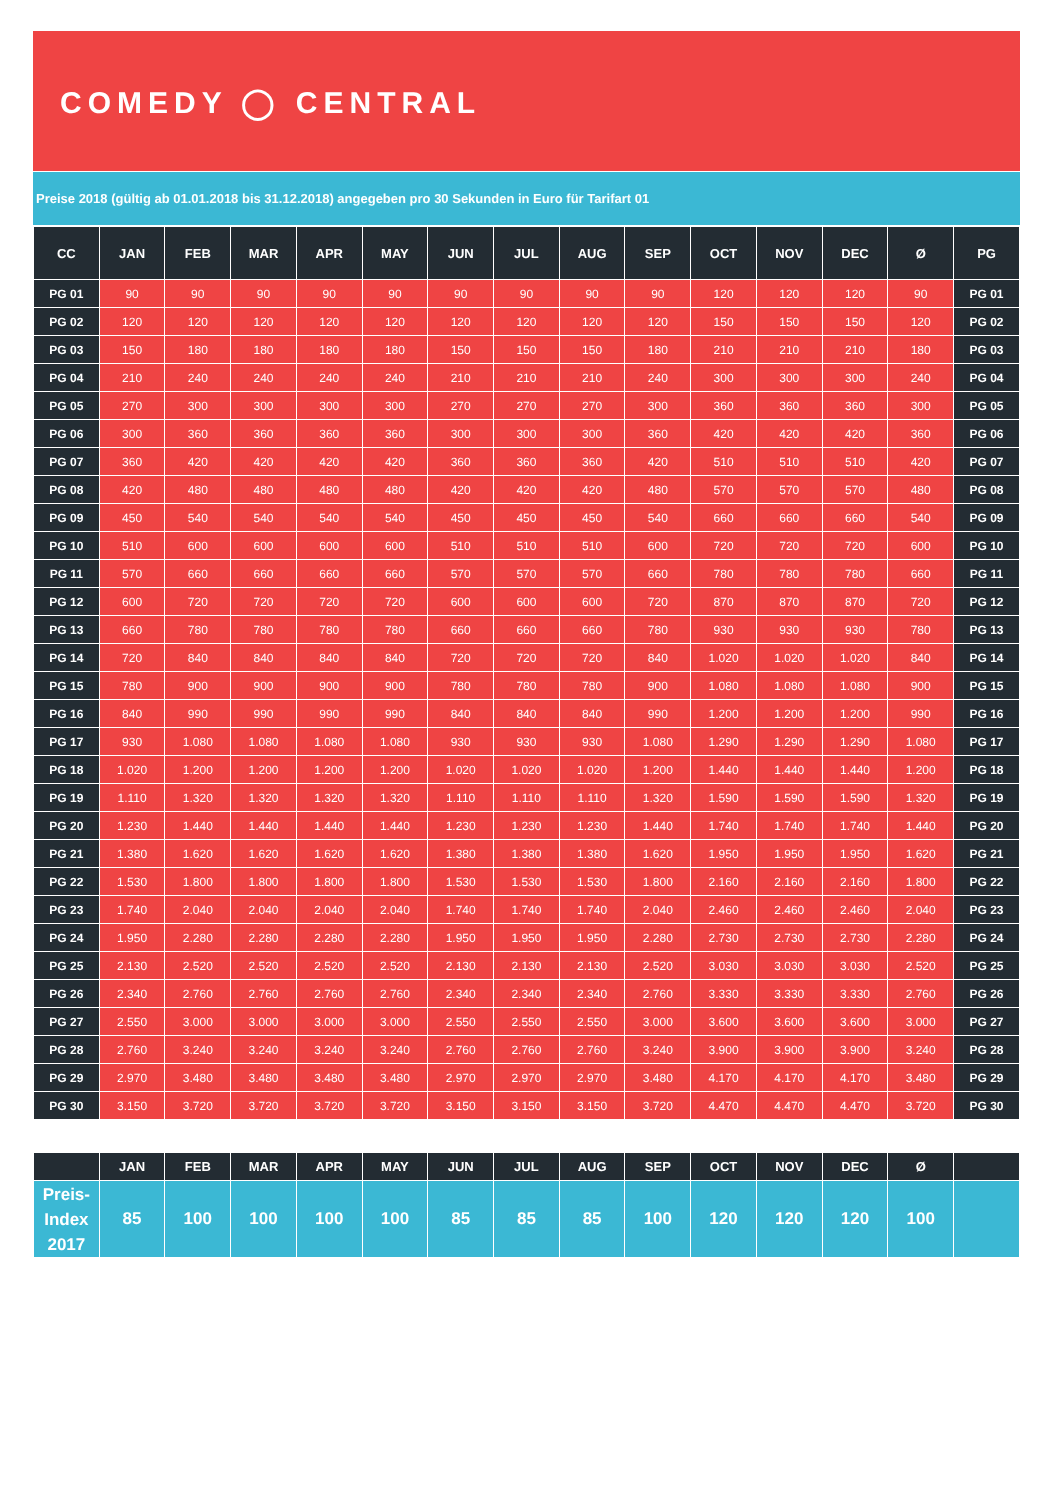COMEDY ◯ CENTRAL
Preise 2018 (gültig ab 01.01.2018 bis 31.12.2018) angegeben pro 30 Sekunden in Euro für Tarifart 01
| CC | JAN | FEB | MAR | APR | MAY | JUN | JUL | AUG | SEP | OCT | NOV | DEC | Ø | PG |
| --- | --- | --- | --- | --- | --- | --- | --- | --- | --- | --- | --- | --- | --- | --- |
| PG 01 | 90 | 90 | 90 | 90 | 90 | 90 | 90 | 90 | 90 | 120 | 120 | 120 | 90 | PG 01 |
| PG 02 | 120 | 120 | 120 | 120 | 120 | 120 | 120 | 120 | 120 | 150 | 150 | 150 | 120 | PG 02 |
| PG 03 | 150 | 180 | 180 | 180 | 180 | 150 | 150 | 150 | 180 | 210 | 210 | 210 | 180 | PG 03 |
| PG 04 | 210 | 240 | 240 | 240 | 240 | 210 | 210 | 210 | 240 | 300 | 300 | 300 | 240 | PG 04 |
| PG 05 | 270 | 300 | 300 | 300 | 300 | 270 | 270 | 270 | 300 | 360 | 360 | 360 | 300 | PG 05 |
| PG 06 | 300 | 360 | 360 | 360 | 360 | 300 | 300 | 300 | 360 | 420 | 420 | 420 | 360 | PG 06 |
| PG 07 | 360 | 420 | 420 | 420 | 420 | 360 | 360 | 360 | 420 | 510 | 510 | 510 | 420 | PG 07 |
| PG 08 | 420 | 480 | 480 | 480 | 480 | 420 | 420 | 420 | 480 | 570 | 570 | 570 | 480 | PG 08 |
| PG 09 | 450 | 540 | 540 | 540 | 540 | 450 | 450 | 450 | 540 | 660 | 660 | 660 | 540 | PG 09 |
| PG 10 | 510 | 600 | 600 | 600 | 600 | 510 | 510 | 510 | 600 | 720 | 720 | 720 | 600 | PG 10 |
| PG 11 | 570 | 660 | 660 | 660 | 660 | 570 | 570 | 570 | 660 | 780 | 780 | 780 | 660 | PG 11 |
| PG 12 | 600 | 720 | 720 | 720 | 720 | 600 | 600 | 600 | 720 | 870 | 870 | 870 | 720 | PG 12 |
| PG 13 | 660 | 780 | 780 | 780 | 780 | 660 | 660 | 660 | 780 | 930 | 930 | 930 | 780 | PG 13 |
| PG 14 | 720 | 840 | 840 | 840 | 840 | 720 | 720 | 720 | 840 | 1.020 | 1.020 | 1.020 | 840 | PG 14 |
| PG 15 | 780 | 900 | 900 | 900 | 900 | 780 | 780 | 780 | 900 | 1.080 | 1.080 | 1.080 | 900 | PG 15 |
| PG 16 | 840 | 990 | 990 | 990 | 990 | 840 | 840 | 840 | 990 | 1.200 | 1.200 | 1.200 | 990 | PG 16 |
| PG 17 | 930 | 1.080 | 1.080 | 1.080 | 1.080 | 930 | 930 | 930 | 1.080 | 1.290 | 1.290 | 1.290 | 1.080 | PG 17 |
| PG 18 | 1.020 | 1.200 | 1.200 | 1.200 | 1.200 | 1.020 | 1.020 | 1.020 | 1.200 | 1.440 | 1.440 | 1.440 | 1.200 | PG 18 |
| PG 19 | 1.110 | 1.320 | 1.320 | 1.320 | 1.320 | 1.110 | 1.110 | 1.110 | 1.320 | 1.590 | 1.590 | 1.590 | 1.320 | PG 19 |
| PG 20 | 1.230 | 1.440 | 1.440 | 1.440 | 1.440 | 1.230 | 1.230 | 1.230 | 1.440 | 1.740 | 1.740 | 1.740 | 1.440 | PG 20 |
| PG 21 | 1.380 | 1.620 | 1.620 | 1.620 | 1.620 | 1.380 | 1.380 | 1.380 | 1.620 | 1.950 | 1.950 | 1.950 | 1.620 | PG 21 |
| PG 22 | 1.530 | 1.800 | 1.800 | 1.800 | 1.800 | 1.530 | 1.530 | 1.530 | 1.800 | 2.160 | 2.160 | 2.160 | 1.800 | PG 22 |
| PG 23 | 1.740 | 2.040 | 2.040 | 2.040 | 2.040 | 1.740 | 1.740 | 1.740 | 2.040 | 2.460 | 2.460 | 2.460 | 2.040 | PG 23 |
| PG 24 | 1.950 | 2.280 | 2.280 | 2.280 | 2.280 | 1.950 | 1.950 | 1.950 | 2.280 | 2.730 | 2.730 | 2.730 | 2.280 | PG 24 |
| PG 25 | 2.130 | 2.520 | 2.520 | 2.520 | 2.520 | 2.130 | 2.130 | 2.130 | 2.520 | 3.030 | 3.030 | 3.030 | 2.520 | PG 25 |
| PG 26 | 2.340 | 2.760 | 2.760 | 2.760 | 2.760 | 2.340 | 2.340 | 2.340 | 2.760 | 3.330 | 3.330 | 3.330 | 2.760 | PG 26 |
| PG 27 | 2.550 | 3.000 | 3.000 | 3.000 | 3.000 | 2.550 | 2.550 | 2.550 | 3.000 | 3.600 | 3.600 | 3.600 | 3.000 | PG 27 |
| PG 28 | 2.760 | 3.240 | 3.240 | 3.240 | 3.240 | 2.760 | 2.760 | 2.760 | 3.240 | 3.900 | 3.900 | 3.900 | 3.240 | PG 28 |
| PG 29 | 2.970 | 3.480 | 3.480 | 3.480 | 3.480 | 2.970 | 2.970 | 2.970 | 3.480 | 4.170 | 4.170 | 4.170 | 3.480 | PG 29 |
| PG 30 | 3.150 | 3.720 | 3.720 | 3.720 | 3.720 | 3.150 | 3.150 | 3.150 | 3.720 | 4.470 | 4.470 | 4.470 | 3.720 | PG 30 |
| | JAN | FEB | MAR | APR | MAY | JUN | JUL | AUG | SEP | OCT | NOV | DEC | Ø | |
| --- | --- | --- | --- | --- | --- | --- | --- | --- | --- | --- | --- | --- | --- | --- |
| Preis- Index 2017 | 85 | 100 | 100 | 100 | 100 | 85 | 85 | 85 | 100 | 120 | 120 | 120 | 100 | |